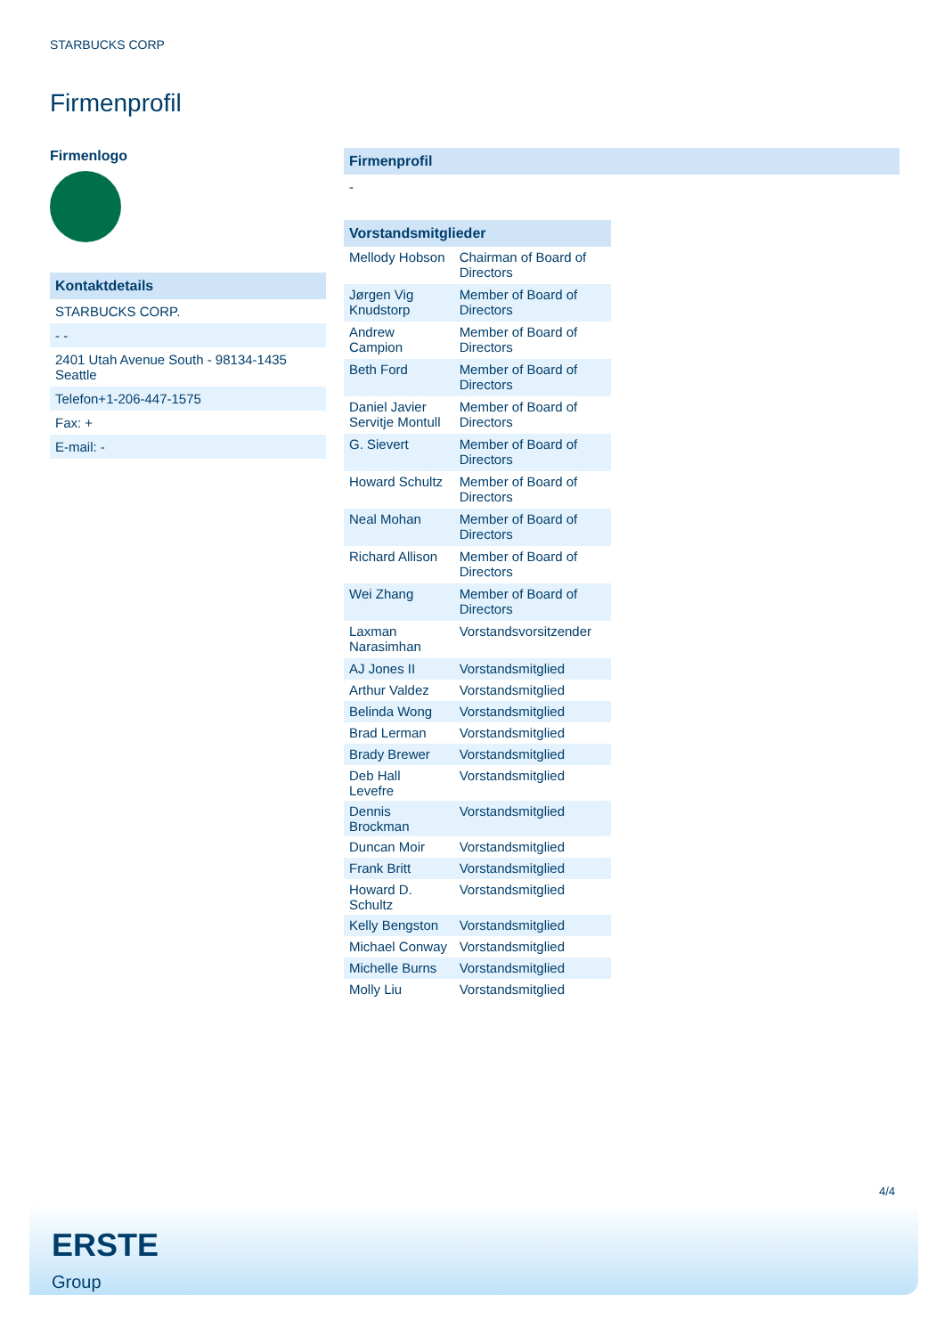STARBUCKS CORP
Firmenprofil
Firmenlogo
Kontaktdetails
STARBUCKS CORP.
- -
2401 Utah Avenue South - 98134-1435
Seattle
Telefon+1-206-447-1575
Fax: +
E-mail: -
Firmenprofil
-
Vorstandsmitglieder
| Mellody Hobson | Chairman of Board of Directors |
| Jørgen Vig Knudstorp | Member of Board of Directors |
| Andrew Campion | Member of Board of Directors |
| Beth Ford | Member of Board of Directors |
| Daniel Javier Servitje Montull | Member of Board of Directors |
| G. Sievert | Member of Board of Directors |
| Howard Schultz | Member of Board of Directors |
| Neal Mohan | Member of Board of Directors |
| Richard Allison | Member of Board of Directors |
| Wei Zhang | Member of Board of Directors |
| Laxman Narasimhan | Vorstandsvorsitzender |
| AJ Jones II | Vorstandsmitglied |
| Arthur Valdez | Vorstandsmitglied |
| Belinda Wong | Vorstandsmitglied |
| Brad Lerman | Vorstandsmitglied |
| Brady Brewer | Vorstandsmitglied |
| Deb Hall Levefre | Vorstandsmitglied |
| Dennis Brockman | Vorstandsmitglied |
| Duncan Moir | Vorstandsmitglied |
| Frank Britt | Vorstandsmitglied |
| Howard D. Schultz | Vorstandsmitglied |
| Kelly Bengston | Vorstandsmitglied |
| Michael Conway | Vorstandsmitglied |
| Michelle Burns | Vorstandsmitglied |
| Molly Liu | Vorstandsmitglied |
4/4
ERSTE
Group